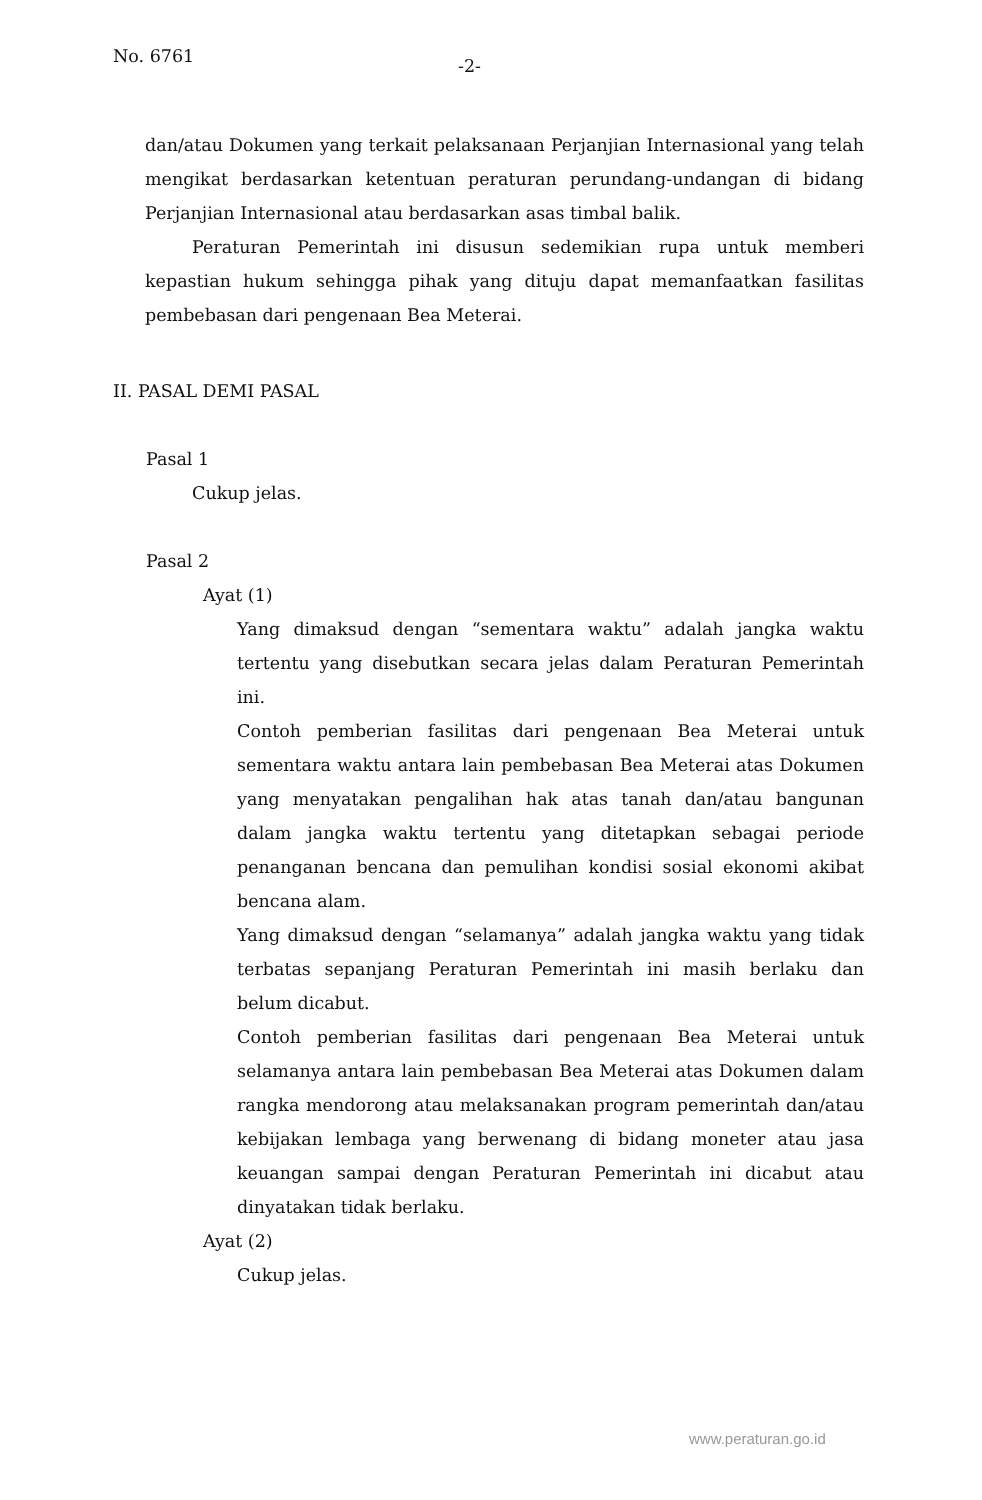No. 6761
-2-
dan/atau Dokumen yang terkait pelaksanaan Perjanjian Internasional yang telah mengikat berdasarkan ketentuan peraturan perundang-undangan di bidang Perjanjian Internasional atau berdasarkan asas timbal balik.
Peraturan Pemerintah ini disusun sedemikian rupa untuk memberi kepastian hukum sehingga pihak yang dituju dapat memanfaatkan fasilitas pembebasan dari pengenaan Bea Meterai.
II. PASAL DEMI PASAL
Pasal 1
Cukup jelas.
Pasal 2
Ayat (1)
Yang dimaksud dengan “sementara waktu” adalah jangka waktu tertentu yang disebutkan secara jelas dalam Peraturan Pemerintah ini.
Contoh pemberian fasilitas dari pengenaan Bea Meterai untuk sementara waktu antara lain pembebasan Bea Meterai atas Dokumen yang menyatakan pengalihan hak atas tanah dan/atau bangunan dalam jangka waktu tertentu yang ditetapkan sebagai periode penanganan bencana dan pemulihan kondisi sosial ekonomi akibat bencana alam.
Yang dimaksud dengan “selamanya” adalah jangka waktu yang tidak terbatas sepanjang Peraturan Pemerintah ini masih berlaku dan belum dicabut.
Contoh pemberian fasilitas dari pengenaan Bea Meterai untuk selamanya antara lain pembebasan Bea Meterai atas Dokumen dalam rangka mendorong atau melaksanakan program pemerintah dan/atau kebijakan lembaga yang berwenang di bidang moneter atau jasa keuangan sampai dengan Peraturan Pemerintah ini dicabut atau dinyatakan tidak berlaku.
Ayat (2)
Cukup jelas.
www.peraturan.go.id